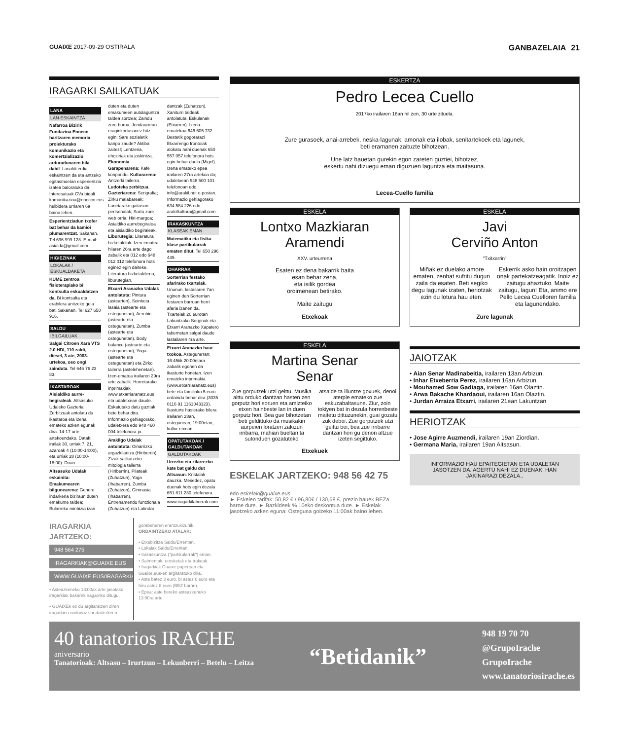GUAIXE 2017-09-29 OSTIRALA GANBAZELAIA 21
IRAGARKI SAILKATUAK
LANA
LAN-ESKAINTZA
Nafarroa Bizirik Fundazioa Enneco haritzaren memoria proiekturako komunikazio eta komertzializazio arduraduna­ren bila dabil. Lanaldi erdia eskaintzen da eta antzeko egitasmoetan esperientzia izatea baloratuko da. Interesatuak CVa bidali komunikazioa@enecco.eus helbidera urriaren 6a baino lehen.
Esperientziadun txofer bat behar da kamioi plumarentzat. Sakanan. Tel 696 999 128. E-mail: asialda@gmail.com
HIGIEZINAK
LOKALAK / ESKUALDAKETA
KUME zentroa fisioterapiako bi kontsulta eskualdatzen da. Bi kontsulta eta erabilera anitzeko gela bat. Sakanan. Tel 627 650 916.
SALDU
IBILGAILUAK
Salgai Citroen Xara VTS 2.0 HDI, 110 zaldi, diesel, 3 ate, 2003. urtekoa, oso ongi zainduta. Tel 646 76 23 83.
IKASTAROAK
Aisialdiko aurre-begiraleak. Altsasuko Udaleko Gazteria Zerbitzuak antolatu du ikastaroa eta izena emateko azken egunak dira. 14-17 urte artekoendako. Datak: irailak 30, urriak 7, 21, azaroak 4 (10:00-14:00), eta urriak 28 (10:00-18:00). Doan.
Altsasuko Udalak eskainita: Emakumearen bilgunearena: Genero indarkeria biziraun duten emakume taldea; Bularreko minbizia izan duten eta duten emakumeen autolaguntza taldea sortzea; Zaindu zure burua; Jendaurrean eraginkortasunez hitz egin; Sare sozialetik kanpo zaude? Aktiba zaitez!; Lentzeria, ehoziriak eta joskintza. Ekonomia Garapenarena: Kafe konpondu. Kulturarena: Antzerki tailerra. Ludoteka zerbitzua. Gazteriarena: Serigrafia; Zirku malabareak; Lanetarako gaitasun pertsonalak; Sortu zure web orria; Hiri-margoa; Asialdiko aurrebegiralea eta aisialdiko begiraleak. Liburutegia: Literatura hizketaldiak. Izen-ematea hilaren 26ra arte dago zabalik eta 012 edo 948 012 012 telefonora hots eginez egin daiteke. Literatura hizketaldiena, liburutegian.
Etxarri Aranazko Udalak antolatuta: Pintura (astearten), Soinketa lasaia (astearte eta ostegunetan), Aerobic (astearte eta ostegunetan), Zumba (astearte eta ostegunetan), Body balance (astearte eta ostegunetan), Yoga (astearte eta ostegunetan) eta Zirko tailerra (astelehenetan). Izen-ematea irailaren 29ra arte zabalik. Horretarako inprimakiak www.etxarriaranatz.eus eta udaletxean daude. Eskatutako datu guztiak bete behar dira. Informazio gehiagorako, udaletxera edo 948 460 004 telefonora jo.
Arakilgo Udalak antolatuta: Oinarrizko argazkilaritza (Hiriberrin), Zizak sailkatzeko mitologia tailerra (Hiriberrin), Pilateak (Zuhatzun), Yoga (Ihabarren), Zumba (Zuhatzun), Gimnasia (Ihabarren), Entrenamendu funtzionala (Zuhatzun) eta Latindar dantzak (Zuhatzun). Xaniturri taldeak antolatuta, Eskulanak (Etxarren). Izena-ematekoa 646 605 732. Bestetik gogorarazi Etxarrengo frontoiak alokatu nahi duenak 650 557 057 telefonora hots egin behar duela (Migel). Izena emateko epea irailaren 27ra artekoa da; udaletxean 948 500 101 telefonoan edo info@arakil.net e-postan. Informazio gehiagorako 634 584 226 edo arakilkultura@gmail.com.
IRAKASKUNTZA
KLASEAK EMAN
Matematika eta fisika klase partikularrak ematen ditut. Tel 650 296 449.
OHARRAK
Sorterrian festako afarirako txartelak. Ununun, lastailaren 7an eginen den Sorterrian festaren barruan herri afaria izanen da. Txartelak 20 eurotan Lakuntzako Sorginak eta Etxarri Aranazko Xapatero tabernetan salgai daude lastailaren 4ra arte.
Etxarri Aranazko haur txokoa. Asteguneтan: 16:45tik 20:00etara zabalik egonen da ikasturte honetan. Izen emateko inprimakia (www.etxarriaranatz.eus) bete eta familiako 5 euro ordaindu behar dira (3035 0116 91 1161043123). Ikasturte hasierako bilera irailaren 28an, ostegunean, 19:00etan, kultur etxean.
OPATUTAKOAK / GALDUTAKOAK
GALDUTAKOAK
Urrezko eta zilarrezko kate bat galdu dut Altsasun. Kristalak dauzka. Mesedez, opatu duenak hots egin dezala 651 811 230 telefonora.
www.iragarkilaburrak.com
IRAGARKIA JARTZEKO:
948 564 275
IRAGARKIAK@GUAIXE.EUS
WWW.GUAIXE.EUS/IRAGARKIAK
• Asteazkeneko 13:00ak arte jasotako iragarkiak bakarrik iragarriko ditugu.
• GUAIXEk ez du argitaratzen diren iragarkien ondorioz sor daitezkeen
gorabeheren erantzukizunik.
ORDAINTZEKO ATALAK:
• Etxebizitza Saldu/Errentan.
• Lokalak Saldu/Errentan.
• Irakaskuntza ("partikularrak") eman.
• Salmentak, erosketak eta trukeak.
• Iragarkiak Guaixe paperean eta Guaixe.eus-en argitaratuko dira.
• Aste batez 3 euro, bi astez 6 euro eta hiru astez 8 euro (BEZ barne).
• Epea: aste bereko asteazkeneko 13:00ra arte.
ESKERTZA
Pedro Lecea Cuello
2017ko irailaren 16an hil zen, 30 urte zituela.
Zure gurasoek, anai-arrebek, neska-lagunak, amonak eta ilobak, senitartekoek eta lagunek,
beti eramanen zaituzte bihotzean.
Une latz hauetan gurekin egon zareten guztiei, bihotzez,
eskertu nahi dizuegu eman diguzuen laguntza eta maitasuna.
Lecea-Cuello familia
ESKELA
Lontxo Mazkiaran
Aramendi
XXV. urteurrena
Esaten ez dena bakarrik baita
esan behar zena,
eta isilik gordea
oroimenean betirako.
Maite zaitugu
Etxekoak
ESKELA
Javi
Cerviño Anton
"Txitxarrin"
Miñak ez duelako amore ematen, zenbat sufritu dugun zaila da esaten. Beti segiko degu lagunak izaten, heriotzak ezin du lotura hau eten.
Eskerrik asko hain oroitzapen onak partekatzeagatik. Inoiz ez zaitugu ahaztuko. Maite zaitugu, lagun! Eta, animo ere Pello Lecea Cuelloren familia eta lagunendako.
Zure lagunak
ESKELA
Martina Senar
Senar
Zue gorputzek utzi geittu. Musika aittu orduko dantzan hasten zen gorputz hori soruen eta amizteiko etxen hainbeste lan in duen gorputz hori. Bea gue bihotzetan beti geldittuko da musikakin aurpeien loratzen zakizun irribarra, mahian bueltan ta sutonduen gozatuteko
atsalde ta illuntze goxuek, denoi aterpie emateko zue eskuzabaltasune. Ziur, zoin tokiyen bat in dezula horrenbeste maitetu dittuzunekin, guai gozatu zuk debei. Zue gorputzek utzi geittu bei, bea zue irribarre dantzari hori gu denon altzue izeten segittuko.
Etxekuek
ESKELAK JARTZEKO: 948 56 42 75
edo eskelak@guaixe.eus
► Eskelen tarifak: 50,82 € / 96,80€ / 130,68 €, prezio hauek BEZa barne dute. ► Bazkideek % 10eko deskontua dute. ► Eskelak jasotzeko azken eguna: Osteguna goizeko 11:00ak baino lehen.
JAIOTZAK
• Aian Senar Madinabeitia, irailaren 13an Arbizun.
• Inhar Etxeberria Perez, irailaren 16an Arbizun.
• Mouhamed Sow Gadiaga, irailaren 16an Olaztin.
• Arwa Bakache Khardaoui, irailaren 16an Olaztin.
• Jurdan Arraiza Etxarri, irailaren 21ean Lakuntzan
HERIOTZAK
• Jose Agirre Auzmendi, irailaren 19an Ziordian.
• Germana Maria, irailaren 19an Altsasun.
INFORMAZIO HAU EPAITEGIETAN ETA UDALETAN JASOTZEN DA. AGERTU NAHI EZ DUENAK, HAN JAKINARAZI DEZALA..
40 tanatorios IRACHE
aniversario
Tanatorioak: Altsasu – Irurtzun – Lekunberri – Betelu – Leitza
“Betidanik”
948 19 70 70
@GrupoIrache
GrupoIrache
www.tanatoriosirache.es